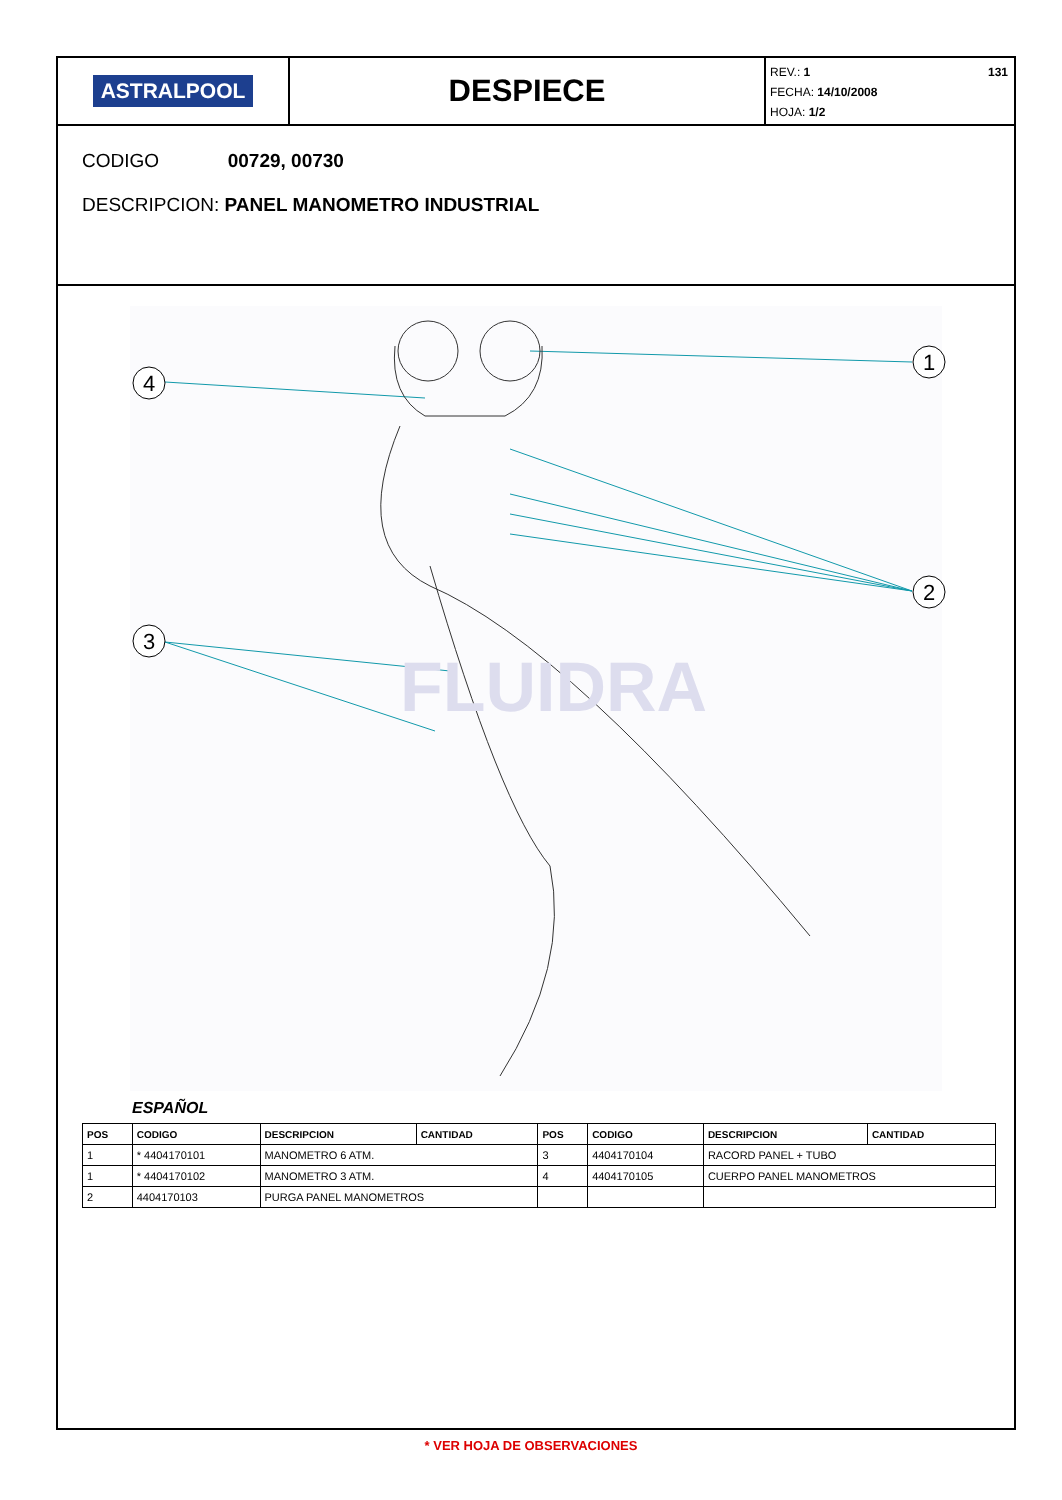ASTRALPOOL
DESPIECE
131
REV.: 1
FECHA: 14/10/2008
HOJA: 1/2
CODIGO 00729, 00730
DESCRIPCION: PANEL MANOMETRO INDUSTRIAL
4
1
2
3
FLUIDRA
ESPAÑOL
| POS | CODIGO | DESCRIPCION | CANTIDAD | POS | CODIGO | DESCRIPCION | CANTIDAD |
| --- | --- | --- | --- | --- | --- | --- | --- |
| 1 | * 4404170101 | MANOMETRO 6 ATM. | | 3 | 4404170104 | RACORD PANEL + TUBO | |
| 1 | * 4404170102 | MANOMETRO 3 ATM. | | 4 | 4404170105 | CUERPO PANEL MANOMETROS | |
| 2 | 4404170103 | PURGA PANEL MANOMETROS | | | | | |
* VER HOJA DE OBSERVACIONES